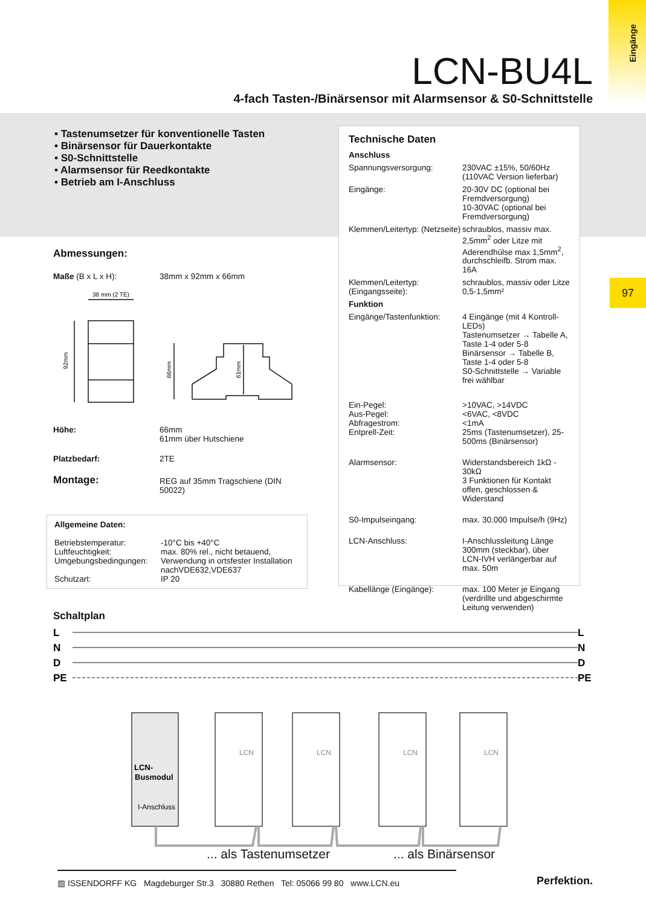Eingänge
LCN-BU4L
4-fach Tasten-/Binärsensor mit Alarmsensor & S0-Schnittstelle
• Tastenumsetzer für konventionelle Tasten
• Binärsensor für Dauerkontakte
• S0-Schnittstelle
• Alarmsensor für Reedkontakte
• Betrieb am I-Anschluss
97
Technische Daten
| Anschluss | |
| Spannungsversorgung: | 230VAC ±15%, 50/60Hz (110VAC Version lieferbar) |
| Eingänge: | 20-30V DC (optional bei Fremdversorgung) 10-30VAC (optional bei Fremdversorgung) |
| Klemmen/Leitertyp: (Netzseite) | schraublos, massiv max. 2,5mm<sup>2</sup> oder Litze mit Aderendhülse max 1,5mm<sup>2</sup>, durchschleifb. Strom max. 16A |
| Klemmen/Leitertyp: (Eingangsseite): | schraublos, massiv oder Litze 0,5-1,5mm² |
| Funktion | |
| Eingänge/Tastenfunktion: | 4 Eingänge (mit 4 Kontroll-LEDs) Tastenumsetzer → Tabelle A, Taste 1-4 oder 5-8 Binärsensor → Tabelle B, Taste 1-4 oder 5-8 S0-Schnittstelle → Variable frei wählbar |
| Ein-Pegel: Aus-Pegel: Abfragestrom: Entprell-Zeit: | >10VAC, >14VDC <6VAC, <8VDC <1mA 25ms (Tastenumsetzer), 25-500ms (Binärsensor) |
| Alarmsensor: | Widerstandsbereich 1kΩ - 30kΩ 3 Funktionen für Kontakt offen, geschlossen & Widerstand |
| S0-Impulseingang: | max. 30.000 Impulse/h (9Hz) |
| LCN-Anschluss: | I-Anschlussleitung Länge 300mm (steckbar), über LCN-IVH verlängerbar auf max. 50m |
| Kabellänge (Eingänge): | max. 100 Meter je Eingang (verdrillte und abgeschirmte Leitung verwenden) |
Abmessungen:
| Maße (B x L x H): | 38mm x 92mm x 66mm |
38 mm (2 TE)
92mm
66mm
61mm
| Höhe: | 66mm 61mm über Hutschiene |
| Platzbedarf: | 2TE |
| Montage: | REG auf 35mm Tragschiene (DIN 50022) |
Allgemeine Daten:
| Betriebstemperatur: Luftfeuchtigkeit: Umgebungsbedingungen: Schutzart: | -10°C bis +40°C max. 80% rel., nicht betauend, Verwendung in ortsfester Installation nachVDE632,VDE637 IP 20 |
Schaltplan
L
N
D
PE
L
N
D
PE
LCN-
Busmodul
I-Anschluss
LCN
LCN
LCN
LCN
... als Tastenumsetzer ... als Binärsensor
▥ ISSENDORFF KG Magdeburger Str.3 30880 Rethen Tel: 05066 99 80 www.LCN.eu
Perfektion.